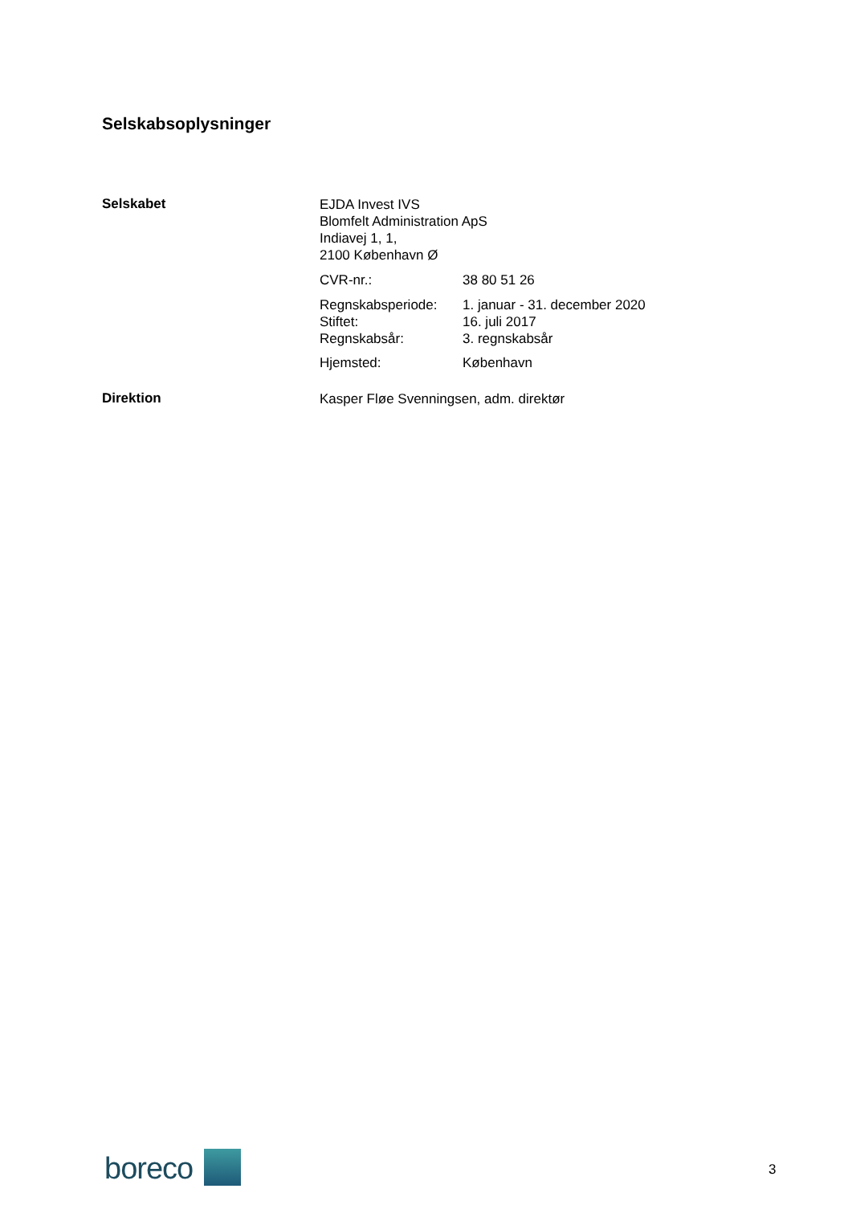Selskabsoplysninger
Selskabet
EJDA Invest IVS
Blomfelt Administration ApS
Indiavej 1, 1,
2100 København Ø
CVR-nr.: 38 80 51 26
Regnskabsperiode: 1. januar - 31. december 2020
Stiftet: 16. juli 2017
Regnskabsår: 3. regnskabsår
Hjemsted: København
Direktion Kasper Fløe Svenningsen, adm. direktør
boreco
3